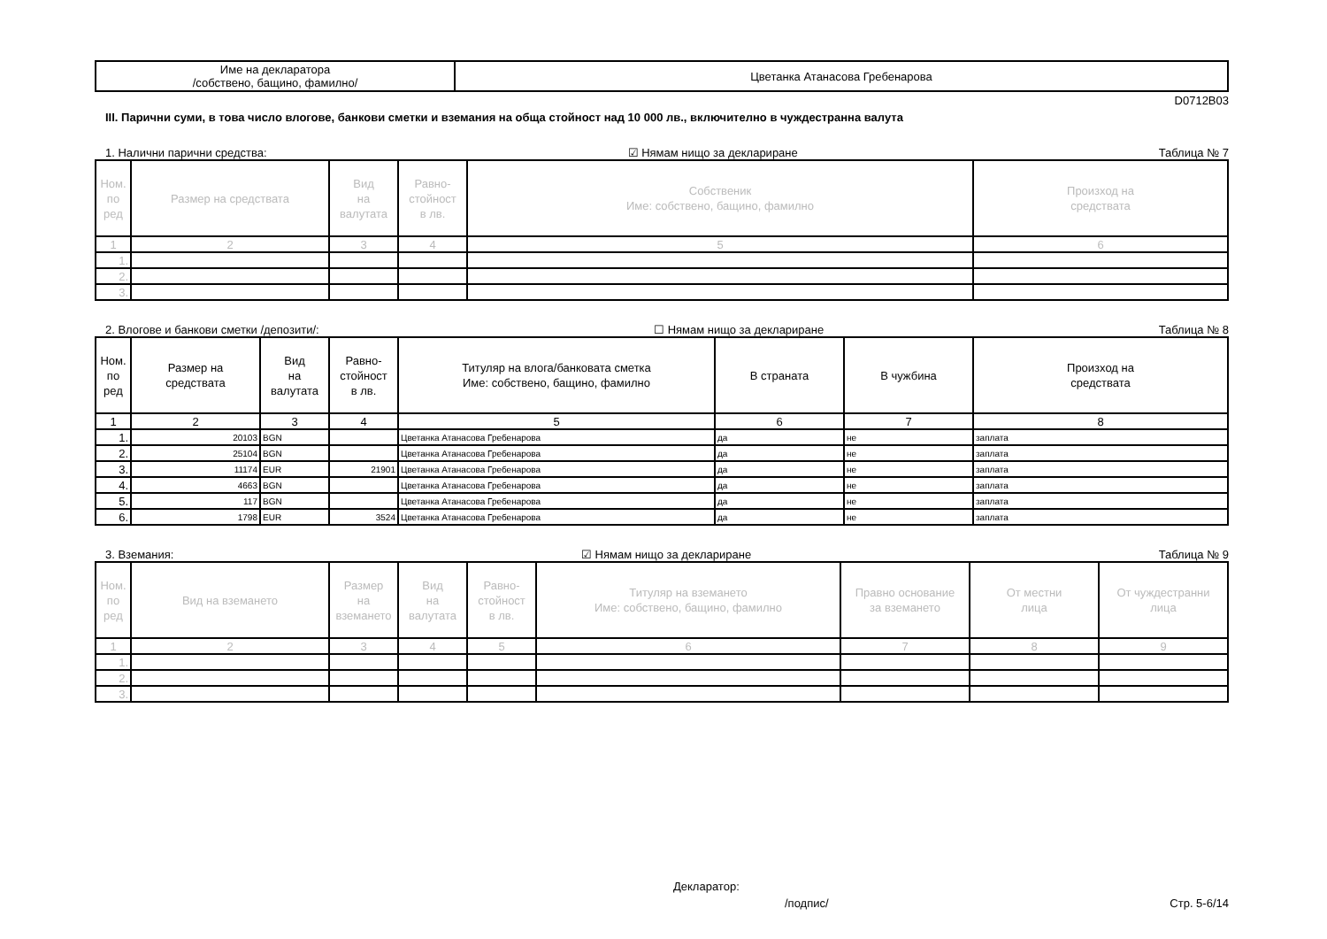| Име на декларатора /собствено, бащино, фамилно/ | Цветанка Атанасова Гребенарова |
D0712B03
III. Парични суми, в това число влогове, банкови сметки и вземания на обща стойност над 10 000 лв., включително в чуждестранна валута
1. Налични парични средства: ☑ Нямам нищо за деклариране Таблица № 7
| Ном. по ред | Размер на средствата | Вид на валутата | Равно- стойност в лв. | Собственик Име: собствено, бащино, фамилно | Произход на средствата |
| --- | --- | --- | --- | --- | --- |
| 1 | 2 | 3 | 4 | 5 | 6 |
| 1. | | | | | |
| 2. | | | | | |
| 3. | | | | | |
2. Влогове и банкови сметки /депозити/: ☐ Нямам нищо за деклариране Таблица № 8
| Ном. по ред | Размер на средствата | Вид на валутата | Равно- стойност в лв. | Титуляр на влога/банковата сметка Име: собствено, бащино, фамилно | В страната | В чужбина | Произход на средствата |
| --- | --- | --- | --- | --- | --- | --- | --- |
| 1 | 2 | 3 | 4 | 5 | 6 | 7 | 8 |
| 1. | 20103 | BGN | | Цветанка Атанасова Гребенарова | да | не | заплата |
| 2. | 25104 | BGN | | Цветанка Атанасова Гребенарова | да | не | заплата |
| 3. | 11174 | EUR | 21901 | Цветанка Атанасова Гребенарова | да | не | заплата |
| 4. | 4663 | BGN | | Цветанка Атанасова Гребенарова | да | не | заплата |
| 5. | 117 | BGN | | Цветанка Атанасова Гребенарова | да | не | заплата |
| 6. | 1798 | EUR | 3524 | Цветанка Атанасова Гребенарова | да | не | заплата |
3. Вземания: ☑ Нямам нищо за деклариране Таблица № 9
| Ном. по ред | Вид на вземането | Размер на вземането | Вид на валутата | Равно- стойност в лв. | Титуляр на вземането Име: собствено, бащино, фамилно | Правно основание за вземането | От местни лица | От чуждестранни лица |
| --- | --- | --- | --- | --- | --- | --- | --- | --- |
| 1 | 2 | 3 | 4 | 5 | 6 | 7 | 8 | 9 |
| 1. | | | | | | | | |
| 2. | | | | | | | | |
| 3. | | | | | | | | |
Декларатор:
/подпис/ Стр. 5-6/14